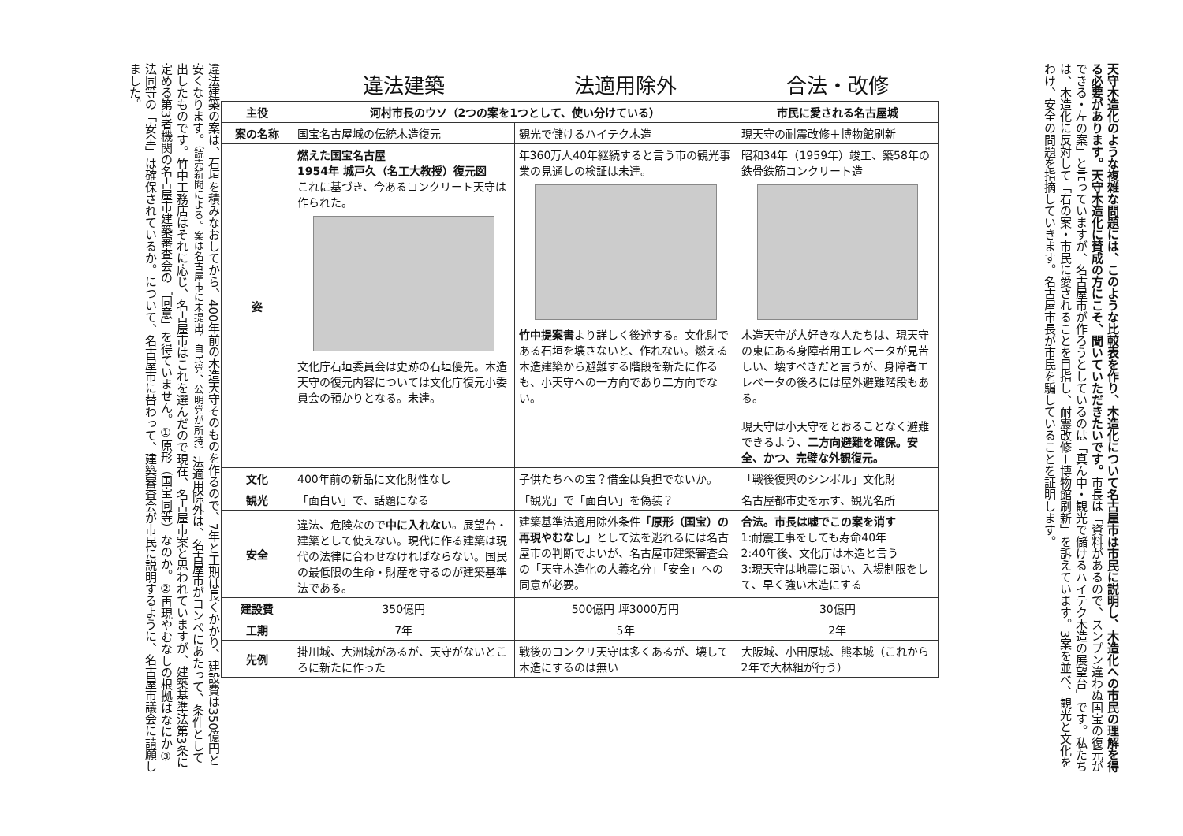天守木造化のような複雑な問題には、このような比較表を作り、木造化について名古屋市は市民に説明し、木造化への市民の理解を得る必要があります。天守木造化に賛成の方にこそ、聞いていただきたいです。市長は「資料があるので、スンプン違わぬ国宝の復元ができる・左の案」と言っていますが、名古屋市が作ろうとしているのは「真ん中・観光で儲けるハイテク木造の展望台」です。私たちは、木造化に反対して「右の案・市民に愛されることを目指し、耐震改修＋博物館刷新」を訴えています。3案を並べ、観光と文化をわけ、安全の問題を指摘していきます。名古屋市長が市民を騙していることを証明します。
| | 違法建築 | 法適用除外 | 合法・改修 |
| 主役 | 河村市長のウソ（2つの案を1つとして、使い分けている） | | 市民に愛される名古屋城 |
| 案の名称 | 国宝名古屋城の伝統木造復元 | 観光で儲けるハイテク木造 | 現天守の耐震改修＋博物館刷新 |
| 姿 | 燃えた国宝名古屋 1954年 城戸久（名工大教授）復元図 これに基づき、今あるコンクリート天守は作られた。 文化庁石垣委員会は史跡の石垣優先。木造天守の復元内容については文化庁復元小委員会の預かりとなる。未達。 | 年360万人40年継続すると言う市の観光事業の見通しの検証は未達。 竹中提案書 より詳しく後述する。文化財である石垣を壊さないと、作れない。燃える木造建築から避難する階段を新たに作るも、小天守への一方向であり二方向でない。 | 昭和34年（1959年）竣工、築58年の鉄骨鉄筋コンクリート造 木造天守が大好きな人たちは、現天守の東にある身障者用エレベータが見苦しい、壊すべきだと言うが、身障者エレベータの後ろには屋外避難階段もある。 現天守は小天守をとおることなく避難できるよう、 二方向避難を確保。安全、かつ、完璧な外観復元。 |
| 文化 | 400年前の新品に文化財性なし | 子供たちへの宝？借金は負担でないか。 | 「戦後復興のシンボル」文化財 |
| 観光 | 「面白い」で、話題になる | 「観光」で「面白い」を偽装？ | 名古屋都市史を示す、観光名所 |
| 安全 | 違法、危険なので 中に入れない 。展望台・建築として使えない。現代に作る建築は現代の法律に合わせなければならない。国民の最低限の生命・財産を守るのが建築基準法である。 | 建築基準法適用除外条件 「原形（国宝）の再現やむなし」 として法を逃れるには名古屋市の判断でよいが、名古屋市建築審査会の「天守木造化の大義名分」「安全」への同意が必要。 | 合法。市長は嘘でこの案を消す 1:耐震工事をしても寿命40年 2:40年後、文化庁は木造と言う 3:現天守は地震に弱い、入場制限をして、早く強い木造にする |
| 建設費 | 350億円 | 500億円 坪3000万円 | 30億円 |
| 工期 | 7年 | 5年 | 2年 |
| 先例 | 掛川城、大洲城があるが、天守がないところに新たに作った | 戦後のコンクリ天守は多くあるが、壊して木造にするのは無い | 大阪城、小田原城、熊本城（これから2年で大林組が行う） |
違法建築の案は、石垣を積みなおしてから、400年前の木造天守そのものを作るので、7年と工期は長くかかり、建設費は350億円と安くなります。（読売新聞による。案は名古屋市に未提出。自民党、公明党が所持）法適用除外は、名古屋市がコンペにあたって、条件として出したものです。竹中工務店はそれに応じ、名古屋市はこれを選んだので現在、名古屋市案と思われていますが、建築基準法第3条に定める第3者機関の名古屋市建築審査会の「同意」を得ていません。①原形（国宝同等）なのか。②再現やむなしの根拠はなにか③法同等の「安全」は確保されているか。について、名古屋市に替わって、建築審査会が市民に説明するように、名古屋市議会に請願しました。